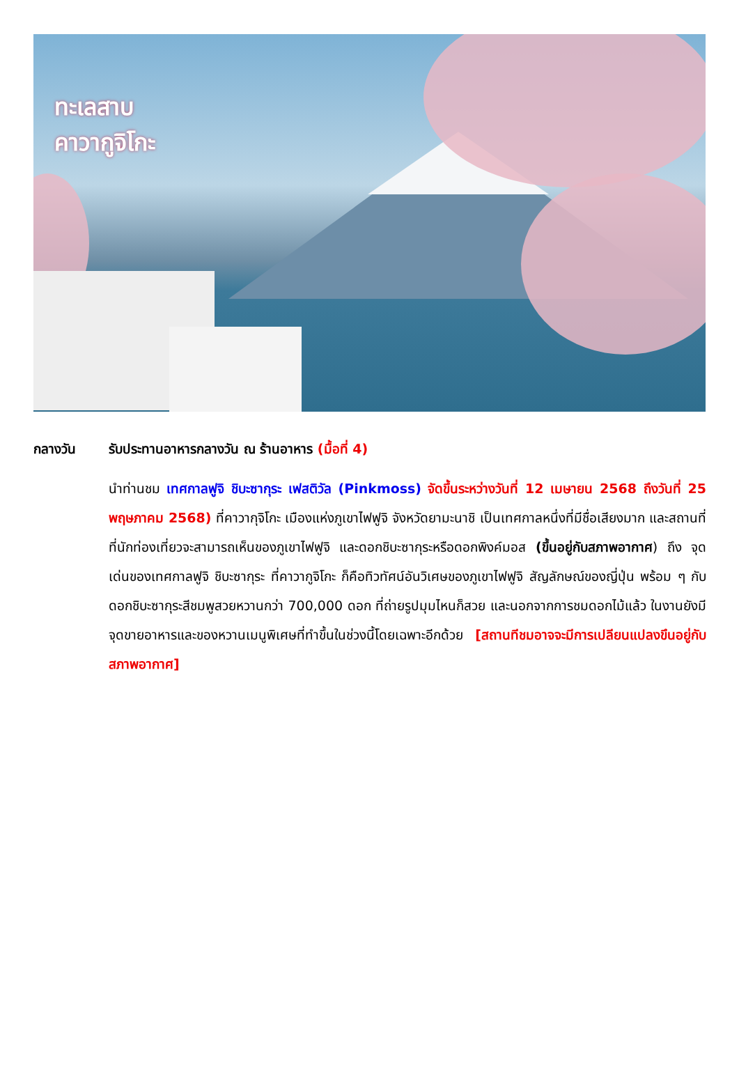ทะเลสาบ
คาวากูจิโกะ
กลางวัน รับประทานอาหารกลางวัน ณ ร้านอาหาร (มื้อที่ 4)
นำท่านชม เทศกาลฟูจิ ชิบะซากุระ เฟสติวัล (Pinkmoss) จัดขึ้นระหว่างวันที่ 12 เมษายน 2568 ถึงวันที่ 25 พฤษภาคม 2568) ที่คาวากุจิโกะ เมืองแห่งภูเขาไฟฟูจิ จังหวัดยามะนาชิ เป็นเทศกาลหนึ่งที่มีชื่อเสียงมาก และสถานที่ที่นักท่องเที่ยวจะสามารถเห็นของภูเขาไฟฟูจิ และดอกชิบะซากุระหรือดอกพิงค์มอส (ขึ้นอยู่กับสภาพอากาศ) ถึง จุดเด่นของเทศกาลฟูจิ ชิบะซากุระ ที่คาวากูจิโกะ ก็คือทิวทัศน์อันวิเศษของภูเขาไฟฟูจิ สัญลักษณ์ของญี่ปุ่น พร้อม ๆ กับดอกชิบะซากุระสีชมพูสวยหวานกว่า 700,000 ดอก ที่ถ่ายรูปมุมไหนก็สวย และนอกจากการชมดอกไม้แล้ว ในงานยังมีจุดขายอาหารและของหวานเมนูพิเศษที่ทำขึ้นในช่วงนี้โดยเฉพาะอีกด้วย [สถานทีชมอาจจะมีการเปลียนแปลงขึนอยู่กับสภาพอากาศ]